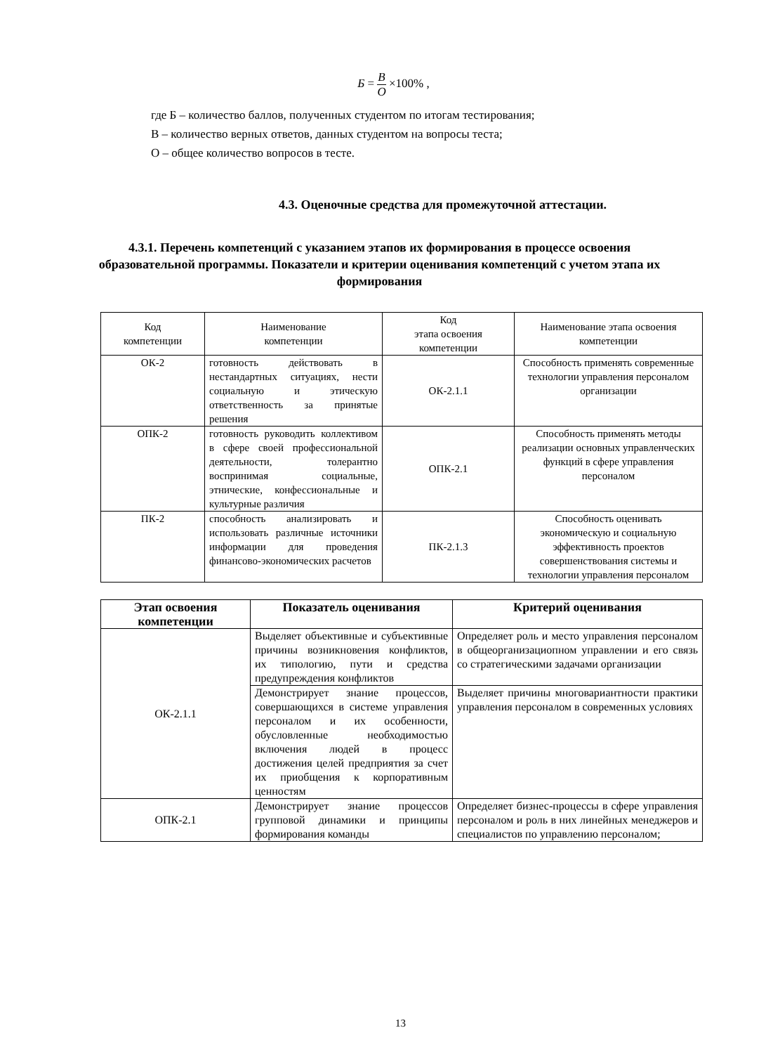Б = В О ×100% ,
где Б – количество баллов, полученных студентом по итогам тестирования;
В – количество верных ответов, данных студентом на вопросы теста;
О – общее количество вопросов в тесте.
4.3. Оценочные средства для промежуточной аттестации.
4.3.1. Перечень компетенций с указанием этапов их формирования в процессе освоения образовательной программы. Показатели и критерии оценивания компетенций с учетом этапа их формирования
| Код компетенции | Наименование компетенции | Код этапа освоения компетенции | Наименование этапа освоения компетенции |
| --- | --- | --- | --- |
| ОК-2 | готовность действовать в нестандартных ситуациях, нести социальную и этическую ответственность за принятые решения | ОК-2.1.1 | Способность применять современные технологии управления персоналом организации |
| ОПК-2 | готовность руководить коллективом в сфере своей профессиональной деятельности, толерантно воспринимая социальные, этнические, конфессиональные и культурные различия | ОПК-2.1 | Способность применять методы реализации основных управленческих функций в сфере управления персоналом |
| ПК-2 | способность анализировать и использовать различные источники информации для проведения финансово-экономических расчетов | ПК-2.1.3 | Способность оценивать экономическую и социальную эффективность проектов совершенствования системы и технологии управления персоналом |
| Этап освоения компетенции | Показатель оценивания | Критерий оценивания |
| --- | --- | --- |
| ОК-2.1.1 | Выделяет объективные и субъективные причины возникновения конфликтов, их типологию, пути и средства предупреждения конфликтов | Определяет роль и место управления персоналом в общеорганизациопном управлении и его связь со стратегическими задачами организации |
| | Демонстрирует знание процессов, совершающихся в системе управления персоналом и их особенности, обусловленные необходимостью включения людей в процесс достижения целей предприятия за счет их приобщения к корпоративным ценностям | Выделяет причины многовариантности практики управления персоналом в современных условиях |
| ОПК-2.1 | Демонстрирует знание процессов групповой динамики и принципы формирования команды | Определяет бизнес-процессы в сфере управления персоналом и роль в них линейных менеджеров и специалистов по управлению персоналом; |
13